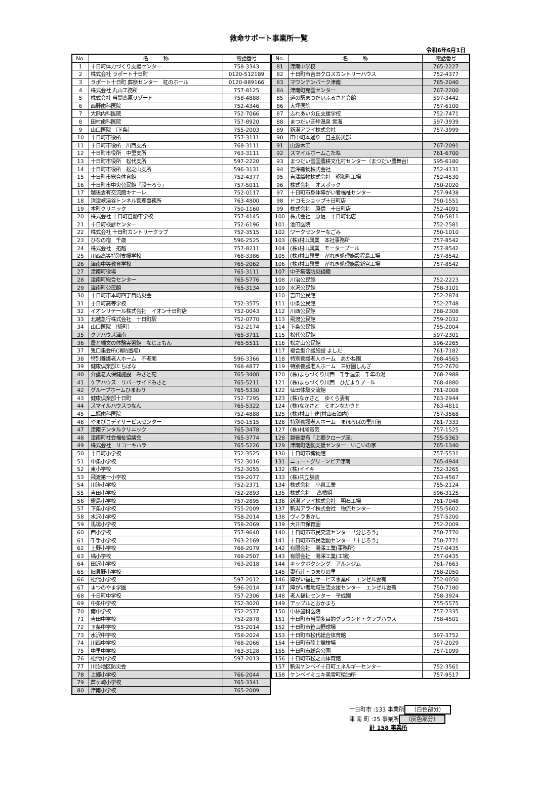救命サポート事業所一覧
令和6年6月1日
| No. | 名 称 | 電話番号 |
| --- | --- | --- |
| 1 | 十日町体力づくり支援センター | 758-3343 |
| 2 | 株式会社 ラポート十日町 | 0120-512189 |
| 3 | ラポート十日町 葬祭センター 虹のホール | 0120-889166 |
| 4 | 株式会社 丸山工務所 | 757-8125 |
| 5 | 株式会社 当間高原リゾート | 758-4888 |
| 6 | 西野歯科医院 | 752-4346 |
| 7 | 大熊内科医院 | 752-7066 |
| 8 | 田村歯科医院 | 757-8920 |
| 9 | 山口医院 （下条） | 755-2003 |
| 10 | 十日町市役所 | 757-3111 |
| 11 | 十日町市役所 川西支所 | 768-3111 |
| 12 | 十日町市役所 中里支所 | 763-3111 |
| 13 | 十日町市役所 松代支所 | 597-2220 |
| 14 | 十日町市役所 松之山支所 | 596-3131 |
| 15 | 十日町市総合体育館 | 752-4377 |
| 16 | 十日町市中央公民館「段十ろう」 | 757-5011 |
| 17 | 越後妻有交流館キナーレ | 752-0117 |
| 18 | 清津峡渓谷トンネル管理事務所 | 763-4800 |
| 19 | 本町クリニック | 750-1160 |
| 20 | 株式会社 十日町自動車学校 | 757-4145 |
| 21 | 十日町検診センター | 752-6196 |
| 22 | 株式会社 十日町カントリークラブ | 752-3515 |
| 23 | ひなの宿 千歳 | 596-2525 |
| 24 | 株式会社 拓越 | 757-8211 |
| 25 | 川西高等特別支援学校 | 768-3386 |
| 26 | 津南中等教育学校 | 765-2062 |
| 27 | 津南町役場 | 765-3111 |
| 28 | 津南町総合センター | 765-5776 |
| 29 | 津南町公民館 | 765-3134 |
| 30 | 十日町市本町四丁目防災会 | |
| 31 | 十日町高等学校 | 752-3575 |
| 32 | イオンリテール株式会社 イオン十日町店 | 752-0043 |
| 33 | 北越急行株式会社 十日町駅 | 752-0770 |
| 34 | 山口医院 （袋町） | 752-2174 |
| 35 | クアハウス津南 | 765-3711 |
| 36 | 農と縄文の体験実習館 なじょもん | 765-5511 |
| 37 | 兎口集会所(消防置場) | |
| 38 | 特別養護老人ホーム 不老閣 | 596-3366 |
| 39 | 健康倶楽部たちばな | 768-4877 |
| 40 | 介護老人保健施設 みさと苑 | 765-3400 |
| 41 | ケアハウス リバーサイドみさと | 765-5211 |
| 42 | グループホームひまわり | 765-5330 |
| 43 | 健康倶楽部十日町 | 752-7295 |
| 44 | スマイルハウスつなん | 765-5322 |
| 45 | 二瓶歯科医院 | 752-4888 |
| 46 | やまびこデイサービスセンター | 750-1515 |
| 47 | 津南デンタルクリニック | 765-3478 |
| 48 | 津南町社会福祉協議会 | 765-3774 |
| 49 | 株式会社 リコーキハラ | 765-5226 |
| 50 | 十日町小学校 | 752-3525 |
| 51 | 中条小学校 | 752-3016 |
| 52 | 東小学校 | 752-3055 |
| 53 | 飛渡第一小学校 | 759-2077 |
| 54 | 川治小学校 | 752-2371 |
| 55 | 吉田小学校 | 752-2893 |
| 56 | 鐙島小学校 | 757-2895 |
| 57 | 下条小学校 | 755-2009 |
| 58 | 水沢小学校 | 758-2014 |
| 59 | 馬場小学校 | 758-2069 |
| 60 | 西小学校 | 757-9640 |
| 61 | 千手小学校 | 763-2169 |
| 62 | 上野小学校 | 768-2079 |
| 63 | 橘小学校 | 768-2507 |
| 64 | 田沢小学校 | 763-2018 |
| 65 | 旧貝野小学校 | |
| 66 | 松代小学校 | 597-2012 |
| 67 | まつのやま学園 | 596-2014 |
| 68 | 十日町中学校 | 757-2306 |
| 69 | 中条中学校 | 752-3020 |
| 70 | 南中学校 | 752-2577 |
| 71 | 吉田中学校 | 752-2878 |
| 72 | 下条中学校 | 755-2014 |
| 73 | 水沢中学校 | 758-2024 |
| 74 | 川西中学校 | 768-2066 |
| 75 | 中里中学校 | 763-3128 |
| 76 | 松代中学校 | 597-2013 |
| 77 | 川治地区防災会 | |
| 78 | 上郷小学校 | 766-2044 |
| 79 | 芦ヶ崎小学校 | 765-3341 |
| 80 | 津南小学校 | 765-2009 |
| No. | 名 称 | 電話番号 |
| --- | --- | --- |
| 81 | 津南中学校 | 765-2227 |
| 82 | 十日町市吉田クロスカントリーハウス | 752-4377 |
| 83 | マウンテンパーク津南 | 765-2040 |
| 84 | 津南町克雪センター | 767-2200 |
| 85 | 道の駅まつだいふるさと会館 | 597-3442 |
| 86 | 大坪医院 | 757-6100 |
| 87 | ふれあいの丘支援学校 | 752-7471 |
| 88 | まつだい芝峠温泉 雲海 | 597-3939 |
| 89 | 新潟アライ株式会社 | 757-3999 |
| 90 | 田中町本通り 自主防災部 | |
| 91 | 山源木工 | 767-2091 |
| 92 | スマイルホームこたね | 761-6700 |
| 93 | まつだい雪国農耕文化村センター（まつだい農舞台） | 595-6180 |
| 94 | 吉澤織物株式会社 | 752-4131 |
| 95 | 吉澤織物株式会社 昭和町工場 | 752-4530 |
| 96 | 株式会社 オスポック | 750-2020 |
| 97 | 十日町市身体障がい者福祉センター | 757-9438 |
| 98 | ドコモショップ十日町店 | 750-1551 |
| 99 | 株式会社 原信 十日町店 | 752-4091 |
| 100 | 株式会社 原信 十日町北店 | 750-5811 |
| 101 | 池田医院 | 752-2581 |
| 102 | ワークセンターなごみ | 750-1010 |
| 103 | (株)村山興業 本社事務所 | 757-8542 |
| 104 | (株)村山興業 モータープール | 757-8542 |
| 105 | (株)村山興業 がれき処理施設程島工場 | 757-8542 |
| 106 | (株)村山興業 がれき処理施設新宮工場 | 757-8542 |
| 107 | 中子集落防災組織 | |
| 108 | 川治公民館 | 752-2223 |
| 109 | 水沢公民館 | 758-3101 |
| 110 | 吉田公民館 | 752-2874 |
| 111 | 中条公民館 | 752-2748 |
| 112 | 川西公民館 | 768-2308 |
| 113 | 飛渡公民館 | 759-2032 |
| 114 | 下条公民館 | 755-2004 |
| 115 | 松代公民館 | 597-2301 |
| 116 | 松之山公民館 | 596-2265 |
| 117 | 複合型介護施設 よしだ | 761-7182 |
| 118 | 特別養護老人ホーム あかね園 | 768-4565 |
| 119 | 特別養護老人ホーム 三好園しんざ | 752-7670 |
| 120 | (株)まちづくり川西 千手温泉 千年の湯 | 768-2988 |
| 121 | (株)まちづくり川西 ひだまりプール | 768-4880 |
| 122 | 仙田体験交流館 | 761-2008 |
| 123 | (株)なかさと ゆくら妻有 | 763-2944 |
| 124 | (株)なかさと ミオンなかさと | 763-4811 |
| 125 | (株)村山土建(村山石油内) | 757-3568 |
| 126 | 特別養護老人ホーム まほろばの里川治 | 761-7333 |
| 127 | (株)村尾電気 | 757-1525 |
| 128 | 越後妻有「上郷クローブ座」 | 755-5363 |
| 129 | 津南町活動支援センター いこいの家 | 765-1340 |
| 130 | 十日町市博物館 | 757-5531 |
| 131 | ニュー・グリーンピア津南 | 765-4944 |
| 132 | (株)イイキ | 752-3265 |
| 133 | (株)共立舗装 | 763-4567 |
| 134 | 株式会社 小泉工業 | 755-2124 |
| 135 | 株式会社 高橋組 | 596-3125 |
| 136 | 新潟アライ株式会社 明石工場 | 761-7048 |
| 137 | 新潟アライ株式会社 物流センター | 755-5602 |
| 138 | ヴィラあかし | 757-5200 |
| 139 | 大井田保育園 | 752-2009 |
| 140 | 十日町市市民交流センター「分じろう」 | 750-7770 |
| 141 | 十日町市市民活動センター「十じろう」 | 750-7771 |
| 142 | 有限会社 湯澤工業(事務所) | 757-0435 |
| 143 | 有限会社 湯澤工業(工場) | 757-0435 |
| 144 | キックボクシング アルンジム | 761-7663 |
| 145 | 妻有荘・つまりの里 | 758-2050 |
| 146 | 障がい福祉サービス事業所 エンゼル妻有 | 752-0050 |
| 147 | 障がい者地域生活支援センター エンゼル妻有 | 750-7180 |
| 148 | 老人福祉センター 平成園 | 758-3924 |
| 149 | アップルとおかまち | 755-5575 |
| 150 | 中林歯科医院 | 757-2335 |
| 151 | 十日町市当間多目的グラウンド・クラブハウス | 758-4501 |
| 152 | 十日町市笹山野球場 | |
| 153 | 十日町市松代総合体育館 | 597-3752 |
| 154 | 十日町市陸上競技場 | 757-2029 |
| 155 | 十日町市総合公園 | 757-1099 |
| 156 | 十日町市松之山体育館 | |
| 157 | 新潟ケンベイ十日町エネルギーセンター | 752-3561 |
| 158 | ケンベイミユキ美雪町給油所 | 757-9517 |
十日町市 :133 事業所 （白色部分）
津 南 町 :25 事業所 （灰色部分）
計 158 事業所